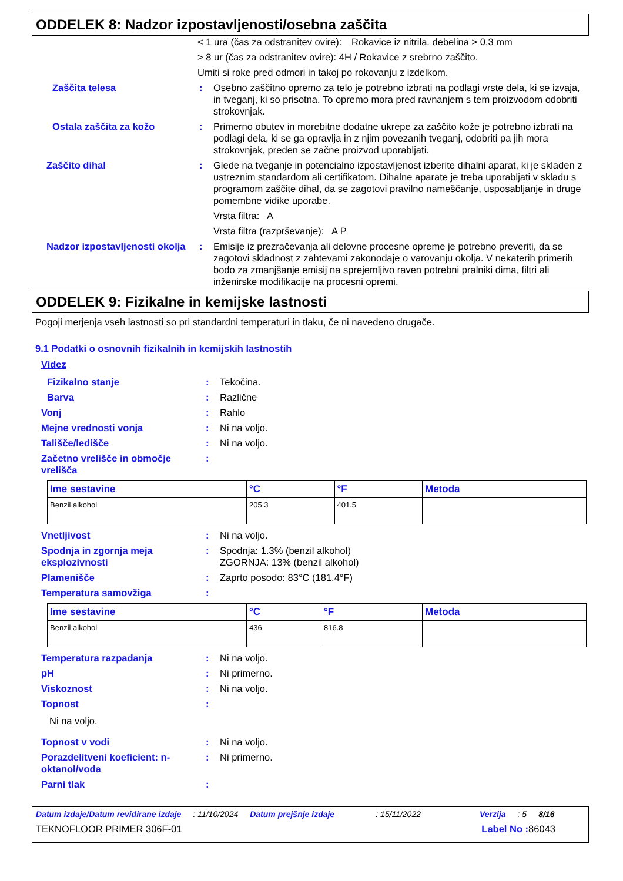ODDELEK 8: Nadzor izpostavljenosti/osebna zaščita
< 1 ura (čas za odstranitev ovire): Rokavice iz nitrila. debelina > 0.3 mm
> 8 ur (čas za odstranitev ovire): 4H / Rokavice z srebrno zaščito.
Umiti si roke pred odmori in takoj po rokovanju z izdelkom.
Zaščita telesa: Osebno zaščitno opremo za telo je potrebno izbrati na podlagi vrste dela, ki se izvaja, in tveganj, ki so prisotna. To opremo mora pred ravnanjem s tem proizvodom odobriti strokovnjak.
Ostala zaščita za kožo: Primerno obutev in morebitne dodatne ukrepe za zaščito kože je potrebno izbrati na podlagi dela, ki se ga opravlja in z njim povezanih tveganj, odobriti pa jih mora strokovnjak, preden se začne proizvod uporabljati.
Zaščito dihal: Glede na tveganje in potencialno izpostavljenost izberite dihalni aparat, ki je skladen z ustreznim standardom ali certifikatom. Dihalne aparate je treba uporabljati v skladu s programom zaščite dihal, da se zagotovi pravilno nameščanje, usposabljanje in druge pomembne vidike uporabe.
Vrsta filtra: A
Vrsta filtra (razprševanje): A P
Nadzor izpostavljenosti okolja: Emisije iz prezračevanja ali delovne procesne opreme je potrebno preveriti, da se zagotovi skladnost z zahtevami zakonodaje o varovanju okolja. V nekaterih primerih bodo za zmanjšanje emisij na sprejemljivo raven potrebni pralniki dima, filtri ali inženirske modifikacije na procesni opremi.
ODDELEK 9: Fizikalne in kemijske lastnosti
Pogoji merjenja vseh lastnosti so pri standardni temperaturi in tlaku, če ni navedeno drugače.
9.1 Podatki o osnovnih fizikalnih in kemijskih lastnostih
Videz
Fizikalno stanje: Tekočina.
Barva: Različne
Vonj: Rahlo
Mejne vrednosti vonja: Ni na voljo.
Tališče/ledišče: Ni na voljo.
Začetno vrelišče in območje vrelišča:
| Ime sestavine | °C | °F | Metoda |
| --- | --- | --- | --- |
| Benzil alkohol | 205.3 | 401.5 | |
Vnetljivost: Ni na voljo.
Spodnja in zgornja meja eksplozivnosti: Spodnja: 1.3% (benzil alkohol)
ZGORNJA: 13% (benzil alkohol)
Plamenišče: Zaprto posodo: 83°C (181.4°F)
Temperatura samovžiga:
| Ime sestavine | °C | °F | Metoda |
| --- | --- | --- | --- |
| Benzil alkohol | 436 | 816.8 | |
Temperatura razpadanja: Ni na voljo.
pH: Ni primerno.
Viskoznost: Ni na voljo.
Topnost:
Ni na voljo.
Topnost v vodi: Ni na voljo.
Porazdelitveni koeficient: n-oktanol/voda: Ni primerno.
Parni tlak:
Datum izdaje/Datum revidirane izdaje: 11/10/2024 Datum prejšnje izdaje: 15/11/2022 Verzija: 5 8/16
TEKNOFLOOR PRIMER 306F-01 Label No : 86043